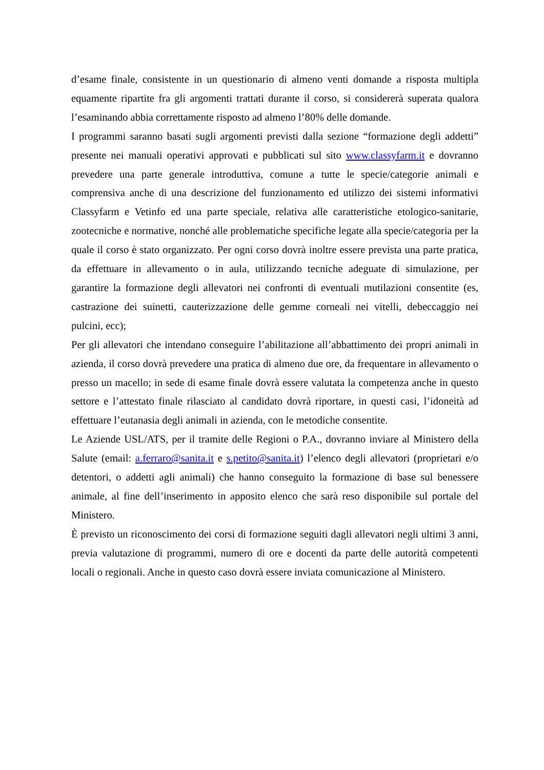d’esame finale, consistente in un questionario di almeno venti domande a risposta multipla equamente ripartite fra gli argomenti trattati durante il corso, si considererà superata qualora l’esaminando abbia correttamente risposto ad almeno l’80% delle domande.
I programmi saranno basati sugli argomenti previsti dalla sezione “formazione degli addetti” presente nei manuali operativi approvati e pubblicati sul sito www.classyfarm.it e dovranno prevedere una parte generale introduttiva, comune a tutte le specie/categorie animali e comprensiva anche di una descrizione del funzionamento ed utilizzo dei sistemi informativi Classyfarm e Vetinfo ed una parte speciale, relativa alle caratteristiche etologico-sanitarie, zootecniche e normative, nonché alle problematiche specifiche legate alla specie/categoria per la quale il corso è stato organizzato. Per ogni corso dovrà inoltre essere prevista una parte pratica, da effettuare in allevamento o in aula, utilizzando tecniche adeguate di simulazione, per garantire la formazione degli allevatori nei confronti di eventuali mutilazioni consentite (es, castrazione dei suinetti, cauterizzazione delle gemme corneali nei vitelli, debeccaggio nei pulcini, ecc);
Per gli allevatori che intendano conseguire l’abilitazione all’abbattimento dei propri animali in azienda, il corso dovrà prevedere una pratica di almeno due ore, da frequentare in allevamento o presso un macello; in sede di esame finale dovrà essere valutata la competenza anche in questo settore e l’attestato finale rilasciato al candidato dovrà riportare, in questi casi, l’idoneità ad effettuare l’eutanasia degli animali in azienda, con le metodiche consentite.
Le Aziende USL/ATS, per il tramite delle Regioni o P.A., dovranno inviare al Ministero della Salute (email: a.ferraro@sanita.it e s.petito@sanita.it) l’elenco degli allevatori (proprietari e/o detentori, o addetti agli animali) che hanno conseguito la formazione di base sul benessere animale, al fine dell’inserimento in apposito elenco che sarà reso disponibile sul portale del Ministero.
È previsto un riconoscimento dei corsi di formazione seguiti dagli allevatori negli ultimi 3 anni, previa valutazione di programmi, numero di ore e docenti da parte delle autorità competenti locali o regionali. Anche in questo caso dovrà essere inviata comunicazione al Ministero.